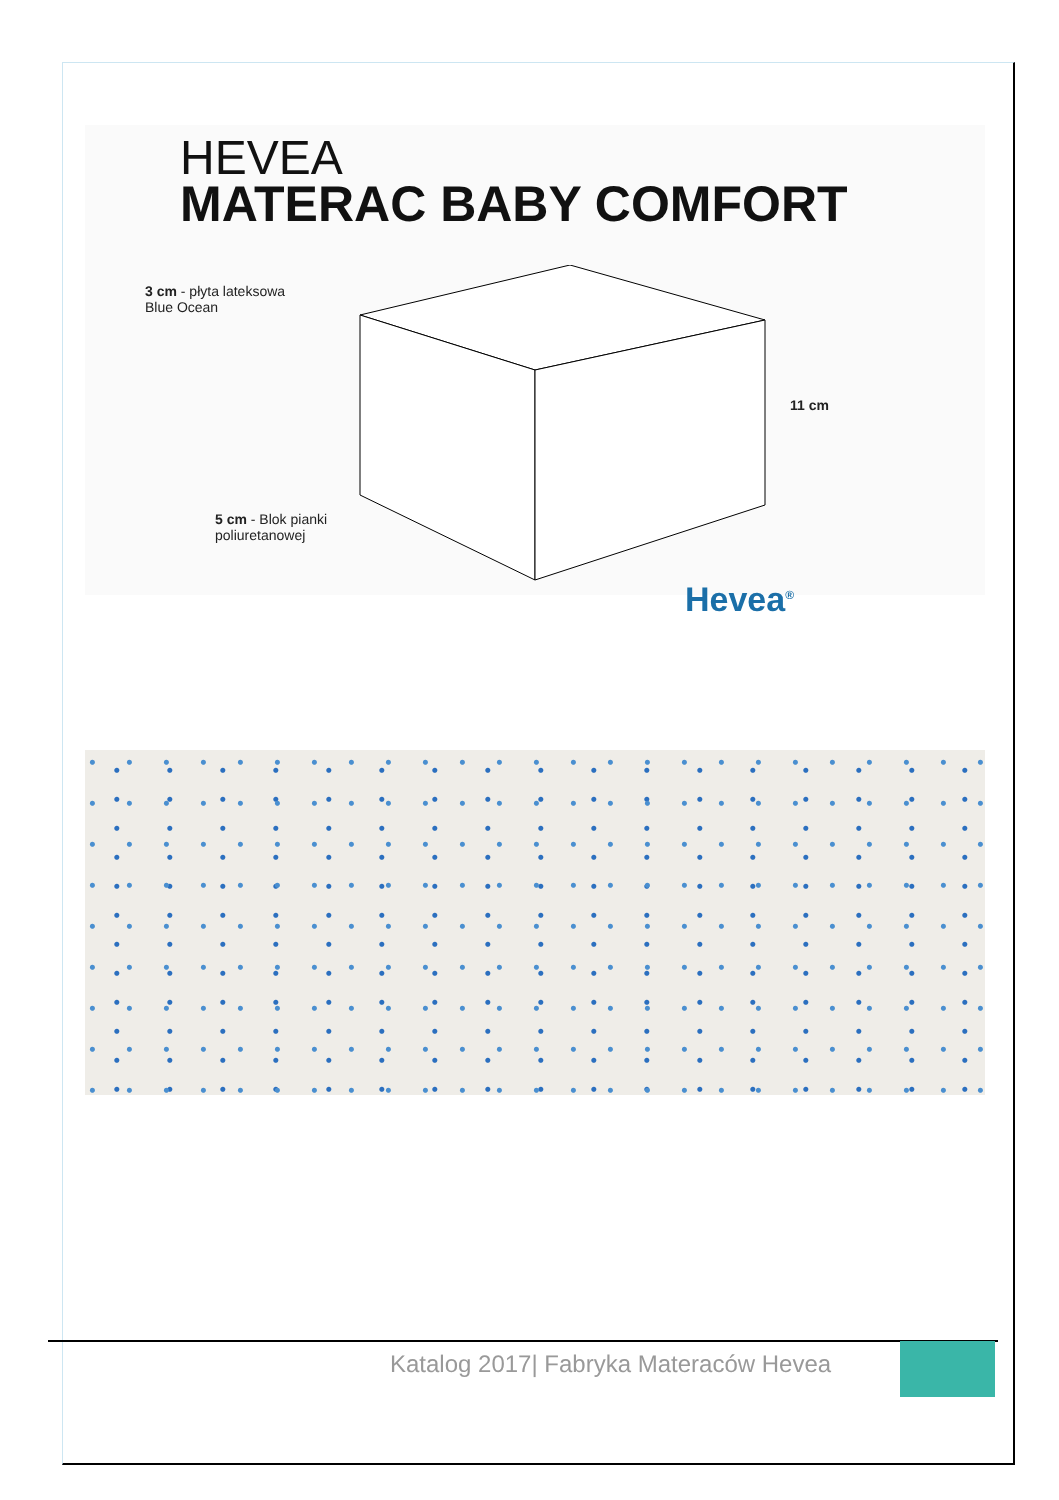HEVEA
MATERAC BABY COMFORT
3 cm - płyta lateksowa
Blue Ocean
11 cm
5 cm - Blok pianki
poliuretanowej
Hevea<sup>®</sup>
Katalog 2017| Fabryka Materaców Hevea